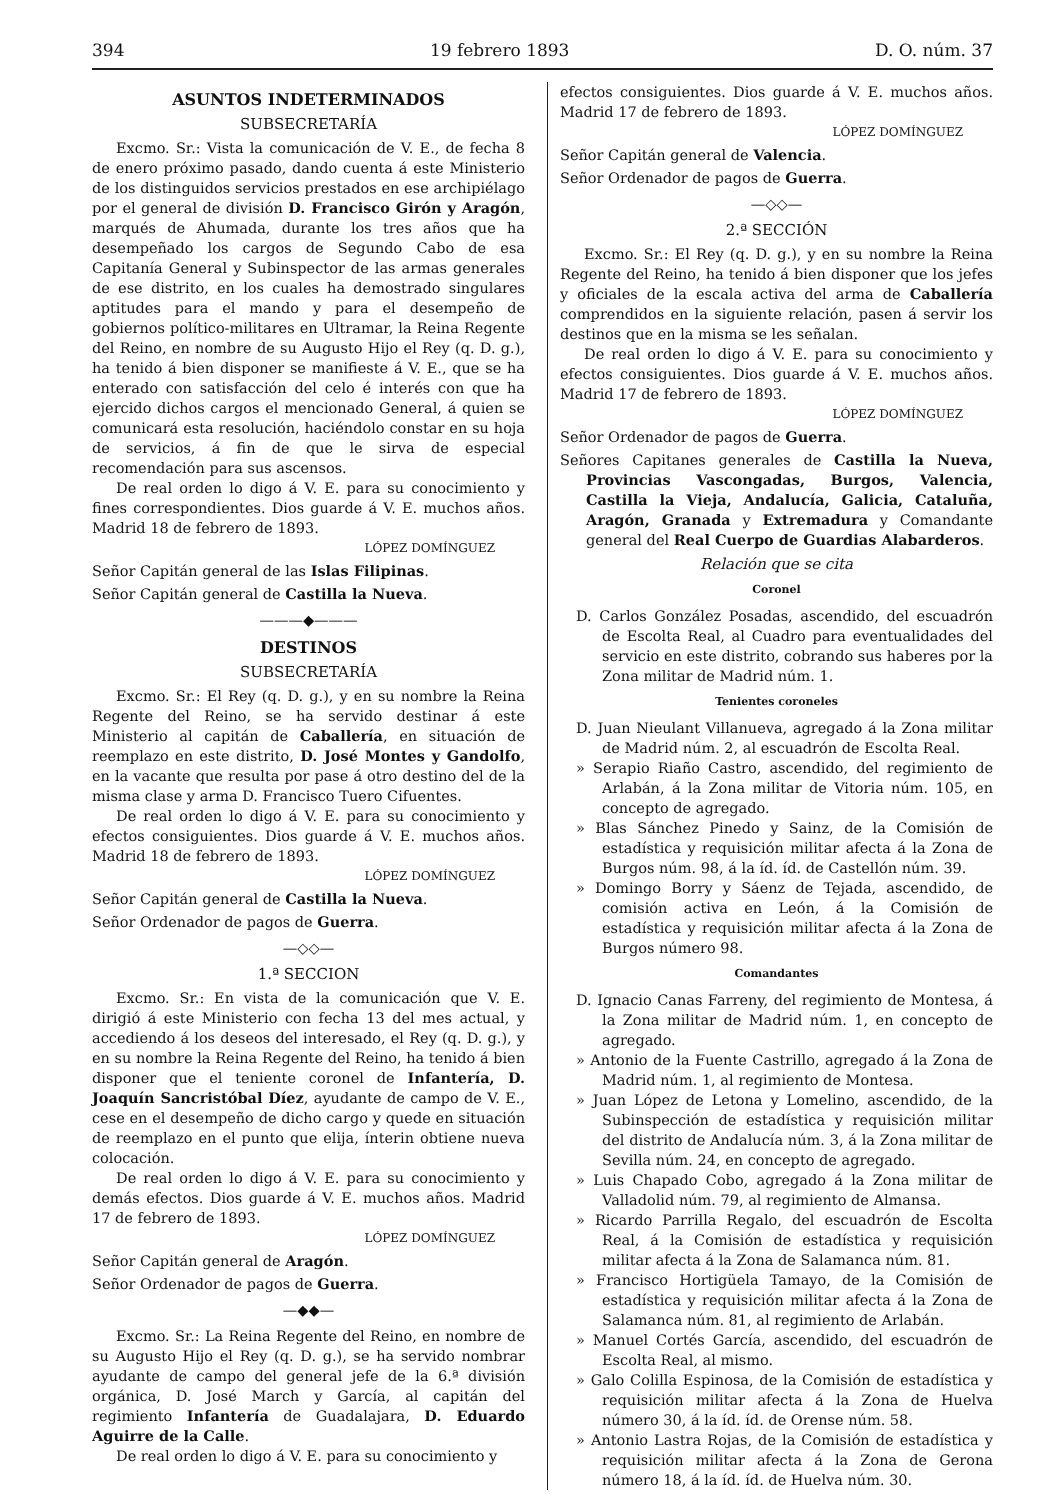394 19 febrero 1893 D. O. núm. 37
ASUNTOS INDETERMINADOS
SUBSECRETARÍA
Excmo. Sr.: Vista la comunicación de V. E., de fecha 8 de enero próximo pasado, dando cuenta á este Ministerio de los distinguidos servicios prestados en ese archipiélago por el general de división D. Francisco Girón y Aragón, marqués de Ahumada, durante los tres años que ha desempeñado los cargos de Segundo Cabo de esa Capitanía General y Subinspector de las armas generales de ese distrito, en los cuales ha demostrado singulares aptitudes para el mando y para el desempeño de gobiernos político-militares en Ultramar, la Reina Regente del Reino, en nombre de su Augusto Hijo el Rey (q. D. g.), ha tenido á bien disponer se manifieste á V. E., que se ha enterado con satisfacción del celo é interés con que ha ejercido dichos cargos el mencionado General, á quien se comunicará esta resolución, haciéndolo constar en su hoja de servicios, á fin de que le sirva de especial recomendación para sus ascensos.
De real orden lo digo á V. E. para su conocimiento y fines correspondientes. Dios guarde á V. E. muchos años. Madrid 18 de febrero de 1893.
LÓPEZ DOMÍNGUEZ
Señor Capitán general de las Islas Filipinas.
Señor Capitán general de Castilla la Nueva.
———◆———
DESTINOS
SUBSECRETARÍA
Excmo. Sr.: El Rey (q. D. g.), y en su nombre la Reina Regente del Reino, se ha servido destinar á este Ministerio al capitán de Caballería, en situación de reemplazo en este distrito, D. José Montes y Gandolfo, en la vacante que resulta por pase á otro destino del de la misma clase y arma D. Francisco Tuero Cifuentes.
De real orden lo digo á V. E. para su conocimiento y efectos consiguientes. Dios guarde á V. E. muchos años. Madrid 18 de febrero de 1893.
LÓPEZ DOMÍNGUEZ
Señor Capitán general de Castilla la Nueva.
Señor Ordenador de pagos de Guerra.
—◇◇—
1.ª SECCION
Excmo. Sr.: En vista de la comunicación que V. E. dirigió á este Ministerio con fecha 13 del mes actual, y accediendo á los deseos del interesado, el Rey (q. D. g.), y en su nombre la Reina Regente del Reino, ha tenido á bien disponer que el teniente coronel de Infantería, D. Joaquín Sancristóbal Díez, ayudante de campo de V. E., cese en el desempeño de dicho cargo y quede en situación de reemplazo en el punto que elija, ínterin obtiene nueva colocación.
De real orden lo digo á V. E. para su conocimiento y demás efectos. Dios guarde á V. E. muchos años. Madrid 17 de febrero de 1893.
LÓPEZ DOMÍNGUEZ
Señor Capitán general de Aragón.
Señor Ordenador de pagos de Guerra.
—◆◆—
Excmo. Sr.: La Reina Regente del Reino, en nombre de su Augusto Hijo el Rey (q. D. g.), se ha servido nombrar ayudante de campo del general jefe de la 6.ª división orgánica, D. José March y García, al capitán del regimiento Infantería de Guadalajara, D. Eduardo Aguirre de la Calle.
De real orden lo digo á V. E. para su conocimiento y
efectos consiguientes. Dios guarde á V. E. muchos años. Madrid 17 de febrero de 1893.
LÓPEZ DOMÍNGUEZ
Señor Capitán general de Valencia.
Señor Ordenador de pagos de Guerra.
—◇◇—
2.ª SECCIÓN
Excmo. Sr.: El Rey (q. D. g.), y en su nombre la Reina Regente del Reino, ha tenido á bien disponer que los jefes y oficiales de la escala activa del arma de Caballería comprendidos en la siguiente relación, pasen á servir los destinos que en la misma se les señalan.
De real orden lo digo á V. E. para su conocimiento y efectos consiguientes. Dios guarde á V. E. muchos años. Madrid 17 de febrero de 1893.
LÓPEZ DOMÍNGUEZ
Señor Ordenador de pagos de Guerra.
Señores Capitanes generales de Castilla la Nueva, Provincias Vascongadas, Burgos, Valencia, Castilla la Vieja, Andalucía, Galicia, Cataluña, Aragón, Granada y Extremadura y Comandante general del Real Cuerpo de Guardias Alabarderos.
Relación que se cita
Coronel
D. Carlos González Posadas, ascendido, del escuadrón de Escolta Real, al Cuadro para eventualidades del servicio en este distrito, cobrando sus haberes por la Zona militar de Madrid núm. 1.
Tenientes coroneles
D. Juan Nieulant Villanueva, agregado á la Zona militar de Madrid núm. 2, al escuadrón de Escolta Real.
» Serapio Riaño Castro, ascendido, del regimiento de Arlabán, á la Zona militar de Vitoria núm. 105, en concepto de agregado.
» Blas Sánchez Pinedo y Sainz, de la Comisión de estadística y requisición militar afecta á la Zona de Burgos núm. 98, á la íd. íd. de Castellón núm. 39.
» Domingo Borry y Sáenz de Tejada, ascendido, de comisión activa en León, á la Comisión de estadística y requisición militar afecta á la Zona de Burgos número 98.
Comandantes
D. Ignacio Canas Farreny, del regimiento de Montesa, á la Zona militar de Madrid núm. 1, en concepto de agregado.
» Antonio de la Fuente Castrillo, agregado á la Zona de Madrid núm. 1, al regimiento de Montesa.
» Juan López de Letona y Lomelino, ascendido, de la Subinspección de estadística y requisición militar del distrito de Andalucía núm. 3, á la Zona militar de Sevilla núm. 24, en concepto de agregado.
» Luis Chapado Cobo, agregado á la Zona militar de Valladolid núm. 79, al regimiento de Almansa.
» Ricardo Parrilla Regalo, del escuadrón de Escolta Real, á la Comisión de estadística y requisición militar afecta á la Zona de Salamanca núm. 81.
» Francisco Hortigüela Tamayo, de la Comisión de estadística y requisición militar afecta á la Zona de Salamanca núm. 81, al regimiento de Arlabán.
» Manuel Cortés García, ascendido, del escuadrón de Escolta Real, al mismo.
» Galo Colilla Espinosa, de la Comisión de estadística y requisición militar afecta á la Zona de Huelva número 30, á la íd. íd. de Orense núm. 58.
» Antonio Lastra Rojas, de la Comisión de estadística y requisición militar afecta á la Zona de Gerona número 18, á la íd. íd. de Huelva núm. 30.